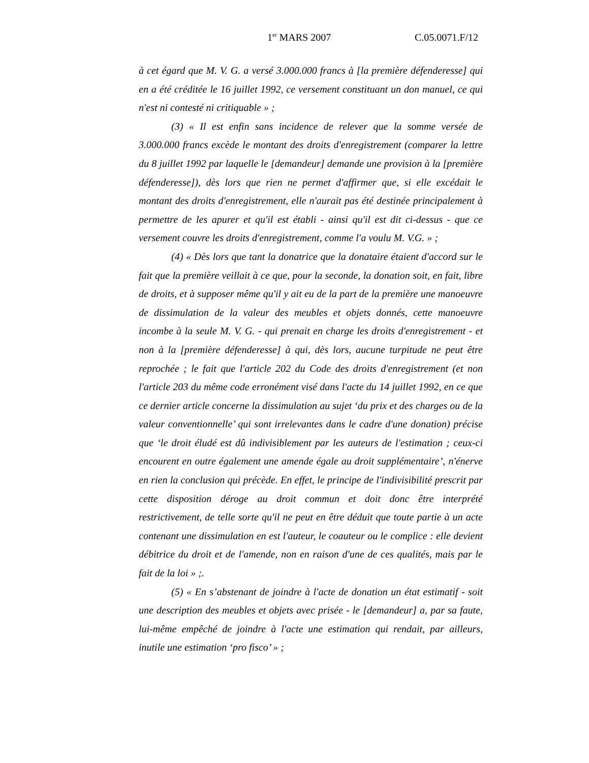1<sup>er</sup> MARS 2007 C.05.0071.F/12
à cet égard que M. V. G. a versé 3.000.000 francs à [la première défenderesse] qui en a été créditée le 16 juillet 1992, ce versement constituant un don manuel, ce qui n'est ni contesté ni critiquable » ;
(3) « Il est enfin sans incidence de relever que la somme versée de 3.000.000 francs excède le montant des droits d'enregistrement (comparer la lettre du 8 juillet 1992 par laquelle le [demandeur] demande une provision à la [première défenderesse]), dès lors que rien ne permet d'affirmer que, si elle excédait le montant des droits d'enregistrement, elle n'aurait pas été destinée principalement à permettre de les apurer et qu'il est établi - ainsi qu'il est dit ci-dessus - que ce versement couvre les droits d'enregistrement, comme l'a voulu M. V.G. » ;
(4) « Dès lors que tant la donatrice que la donataire étaient d'accord sur le fait que la première veillait à ce que, pour la seconde, la donation soit, en fait, libre de droits, et à supposer même qu'il y ait eu de la part de la première une manoeuvre de dissimulation de la valeur des meubles et objets donnés, cette manoeuvre incombe à la seule M. V. G. - qui prenait en charge les droits d'enregistrement - et non à la [première défenderesse] à qui, dès lors, aucune turpitude ne peut être reprochée ; le fait que l'article 202 du Code des droits d'enregistrement (et non l'article 203 du même code erronément visé dans l'acte du 14 juillet 1992, en ce que ce dernier article concerne la dissimulation au sujet ‘du prix et des charges ou de la valeur conventionnelle’ qui sont irrelevantes dans le cadre d'une donation) précise que ‘le droit éludé est dû indivisiblement par les auteurs de l'estimation ; ceux-ci encourent en outre également une amende égale au droit supplémentaire’, n'énerve en rien la conclusion qui précède. En effet, le principe de l'indivisibilité prescrit par cette disposition déroge au droit commun et doit donc être interprété restrictivement, de telle sorte qu'il ne peut en être déduit que toute partie à un acte contenant une dissimulation en est l'auteur, le coauteur ou le complice : elle devient débitrice du droit et de l'amende, non en raison d'une de ces qualités, mais par le fait de la loi » ;.
(5) « En s’abstenant de joindre à l'acte de donation un état estimatif - soit une description des meubles et objets avec prisée - le [demandeur] a, par sa faute, lui-même empêché de joindre à l'acte une estimation qui rendait, par ailleurs, inutile une estimation ‘pro fisco’ » ;